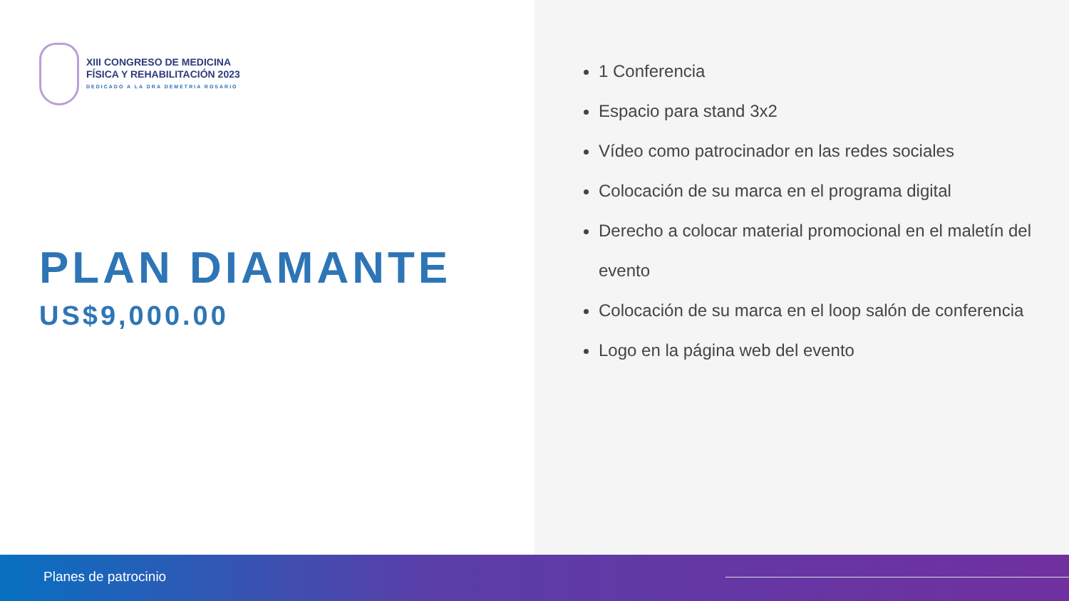XIII CONGRESO DE MEDICINA
FÍSICA Y REHABILITACIÓN 2023
DEDICADO A LA DRA DEMETRIA ROSARIO
PLAN DIAMANTE
US$9,000.00
1 Conferencia
Espacio para stand 3x2
Vídeo como patrocinador en las redes sociales
Colocación de su marca en el programa digital
Derecho a colocar material promocional en el maletín del evento
Colocación de su marca en el loop salón de conferencia
Logo en la página web del evento
Planes de patrocinio